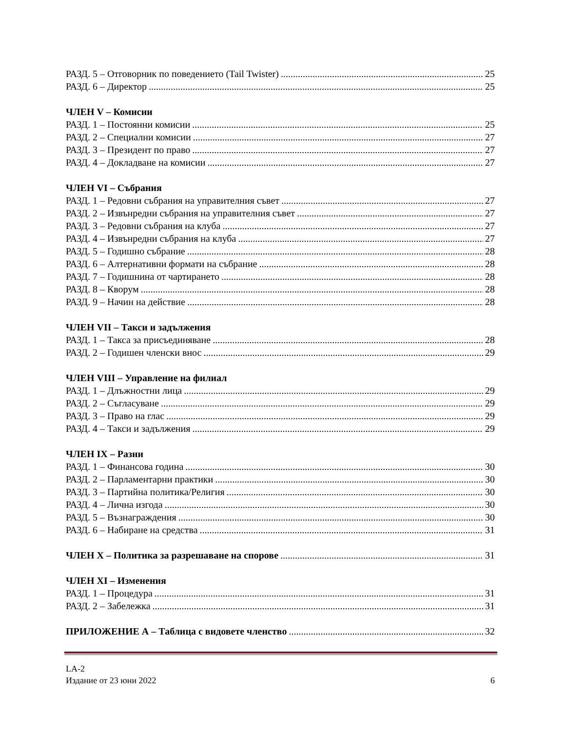РАЗД. 5 – Отговорник по поведението (Tail Twister) 25
РАЗД. 6 – Директор 25
ЧЛЕН V – Комисии
РАЗД. 1 – Постоянни комисии 25
РАЗД. 2 – Специални комисии 27
РАЗД. 3 – Президент по право 27
РАЗД. 4 – Докладване на комисии 27
ЧЛЕН VI – Събрания
РАЗД. 1 – Редовни събрания на управителния съвет 27
РАЗД. 2 – Извънредни събрания на управителния съвет 27
РАЗД. 3 – Редовни събрания на клуба 27
РАЗД. 4 – Извънредни събрания на клуба 27
РАЗД. 5 – Годишно събрание 28
РАЗД. 6 – Алтернативни формати на събрание 28
РАЗД. 7 – Годишнина от чартирането 28
РАЗД. 8 – Кворум 28
РАЗД. 9 – Начин на действие 28
ЧЛЕН VII – Такси и задължения
РАЗД. 1 – Такса за присъединяване 28
РАЗД. 2 – Годишен членски внос 29
ЧЛЕН VIII – Управление на филиал
РАЗД. 1 – Длъжностни лица 29
РАЗД. 2 – Съгласуване 29
РАЗД. 3 – Право на глас 29
РАЗД. 4 – Такси и задължения 29
ЧЛЕН IX – Разни
РАЗД. 1 – Финансова година 30
РАЗД. 2 – Парламентарни практики 30
РАЗД. 3 – Партийна политика/Религия 30
РАЗД. 4 – Лична изгода 30
РАЗД. 5 – Възнаграждения 30
РАЗД. 6 – Набиране на средства 31
ЧЛЕН X – Политика за разрешаване на спорове 31
ЧЛЕН XI – Изменения
РАЗД. 1 – Процедура 31
РАЗД. 2 – Забележка 31
ПРИЛОЖЕНИЕ А – Таблица с видовете членство 32
LA-2
Издание от 23 юни 2022 6